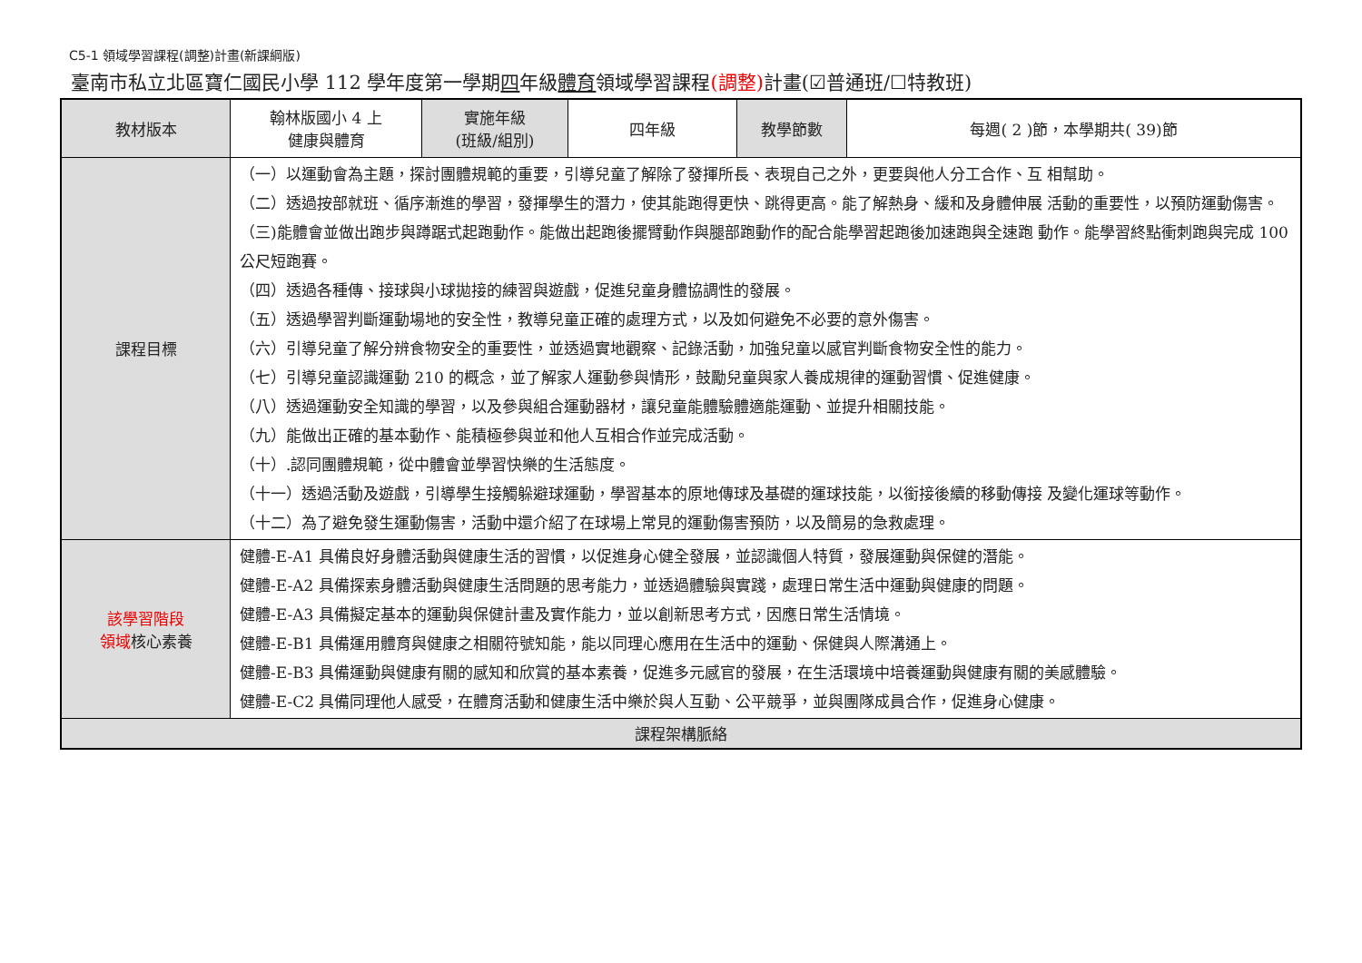C5-1 領域學習課程(調整)計畫(新課綱版)
臺南市私立北區寶仁國民小學 112 學年度第一學期四年級體育領域學習課程(調整) 計畫(☑普通班/☐特教班)
| 教材版本 | 翰林版國小 4 上 健康與體育 | 實施年級 (班級/組別) | 四年級 | 教學節數 | 每週( 2 )節，本學期共( 39)節 |
| 課程目標 | （一）以運動會為主題，探討團體規範的重要，引導兒童了解除了發揮所長、表現自己之外，更要與他人分工合作、互 相幫助。 （二）透過按部就班、循序漸進的學習，發揮學生的潛力，使其能跑得更快、跳得更高。能了解熱身、緩和及身體伸展 活動的重要性，以預防運動傷害。 （三)能體會並做出跑步與蹲踞式起跑動作。能做出起跑後擺臂動作與腿部跑動作的配合能學習起跑後加速跑與全速跑 動作。能學習終點衝刺跑與完成 100 公尺短跑賽。 （四）透過各種傳、接球與小球拋接的練習與遊戲，促進兒童身體協調性的發展。 （五）透過學習判斷運動場地的安全性，教導兒童正確的處理方式，以及如何避免不必要的意外傷害。 （六）引導兒童了解分辨食物安全的重要性，並透過實地觀察、記錄活動，加強兒童以感官判斷食物安全性的能力。 （七）引導兒童認識運動 210 的概念，並了解家人運動參與情形，鼓勵兒童與家人養成規律的運動習慣、促進健康。 （八）透過運動安全知識的學習，以及參與組合運動器材，讓兒童能體驗體適能運動、並提升相關技能。 （九）能做出正確的基本動作、能積極參與並和他人互相合作並完成活動。 （十）.認同團體規範，從中體會並學習快樂的生活態度。 （十一）透過活動及遊戲，引導學生接觸躲避球運動，學習基本的原地傳球及基礎的運球技能，以銜接後續的移動傳接 及變化運球等動作。 （十二）為了避免發生運動傷害，活動中還介紹了在球場上常見的運動傷害預防，以及簡易的急救處理。 | | | | |
| 該學習階段 領域 核心素養 | 健體-E-A1 具備良好身體活動與健康生活的習慣，以促進身心健全發展，並認識個人特質，發展運動與保健的潛能。 健體-E-A2 具備探索身體活動與健康生活問題的思考能力，並透過體驗與實踐，處理日常生活中運動與健康的問題。 健體-E-A3 具備擬定基本的運動與保健計畫及實作能力，並以創新思考方式，因應日常生活情境。 健體-E-B1 具備運用體育與健康之相關符號知能，能以同理心應用在生活中的運動、保健與人際溝通上。 健體-E-B3 具備運動與健康有關的感知和欣賞的基本素養，促進多元感官的發展，在生活環境中培養運動與健康有關的美感體驗。 健體-E-C2 具備同理他人感受，在體育活動和健康生活中樂於與人互動、公平競爭，並與團隊成員合作，促進身心健康。 | | | | |
| 課程架構脈絡 | | | | | |